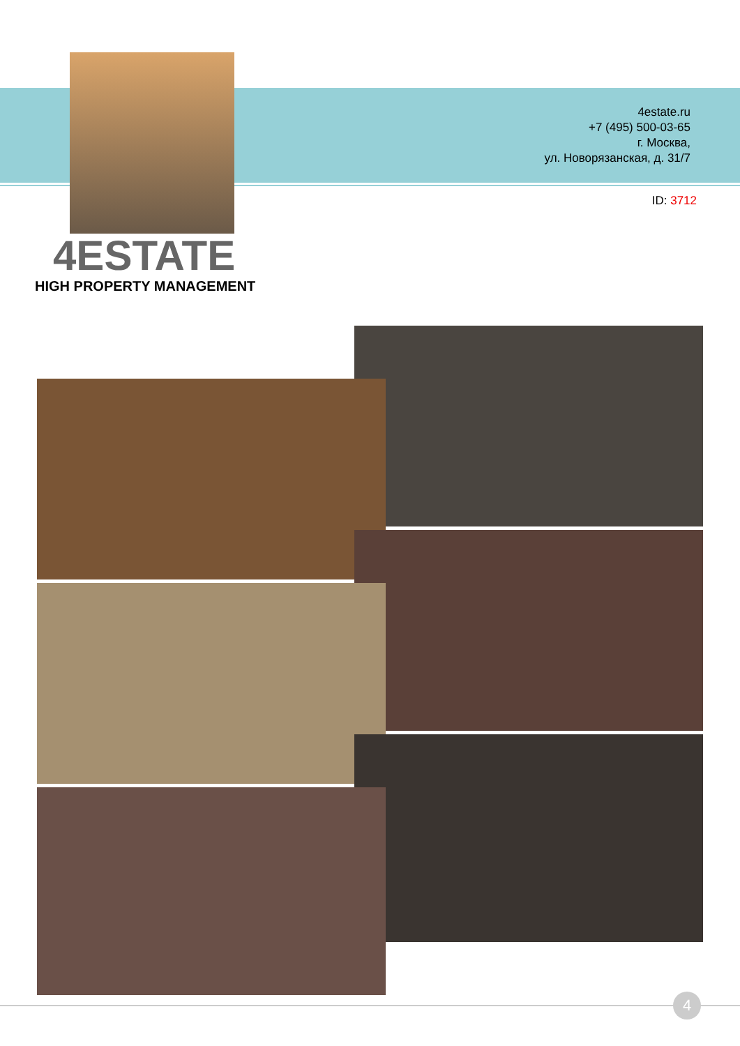4estate.ru
+7 (495) 500-03-65
г. Москва,
ул. Новорязанская, д. 31/7
ID: 3712
4ESTATE
HIGH PROPERTY MANAGEMENT
4